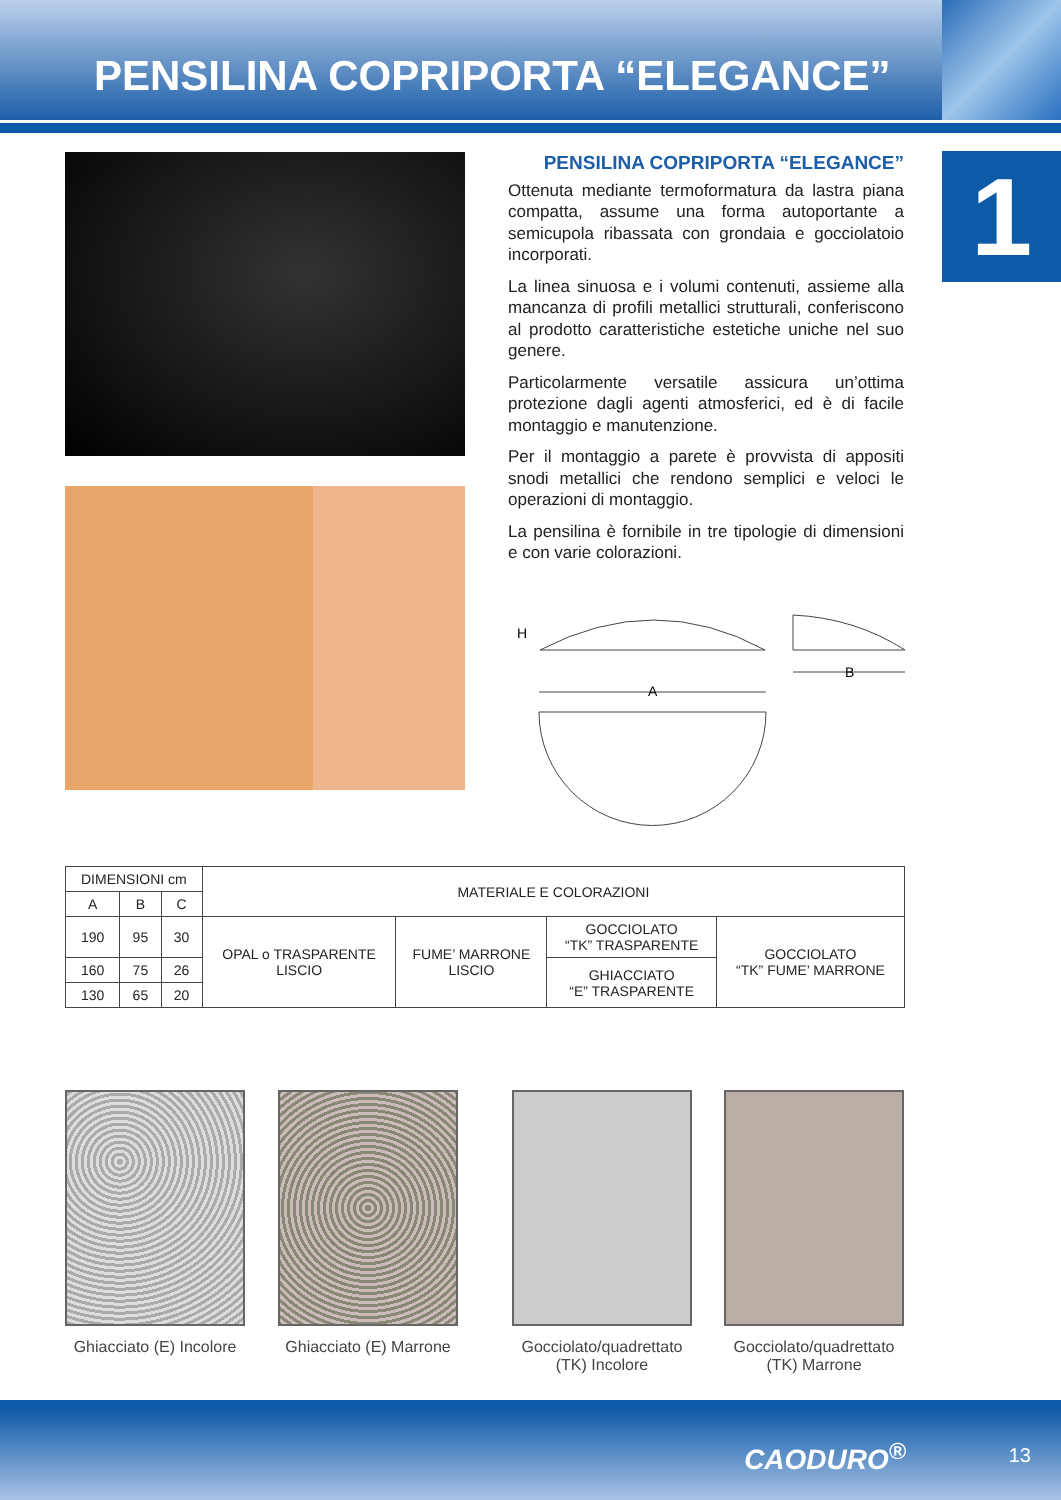PENSILINA COPRIPORTA “ELEGANCE”
1
PENSILINA COPRIPORTA “ELEGANCE”
Ottenuta mediante termoformatura da lastra piana compatta, assume una forma autoportante a semicupola ribassata con grondaia e gocciolatoio incorporati.
La linea sinuosa e i volumi contenuti, assieme alla mancanza di profili metallici strutturali, conferiscono al prodotto caratteristiche estetiche uniche nel suo genere.
Particolarmente versatile assicura un’ottima protezione dagli agenti atmosferici, ed è di facile montaggio e manutenzione.
Per il montaggio a parete è provvista di appositi snodi metallici che rendono semplici e veloci le operazioni di montaggio.
La pensilina è fornibile in tre tipologie di dimensioni e con varie colorazioni.
H
B
A
| DIMENSIONI cm | | | MATERIALE E COLORAZIONI | | | |
| A | B | C | | | | |
| 190 | 95 | 30 | OPAL o TRASPARENTE LISCIO | FUME’ MARRONE LISCIO | GOCCIOLATO “TK” TRASPARENTE | GOCCIOLATO “TK” FUME’ MARRONE |
| 160 | 75 | 26 | | | GHIACCIATO “E” TRASPARENTE | |
| 130 | 65 | 20 | | | | |
Ghiacciato (E) Incolore
Ghiacciato (E) Marrone
Gocciolato/quadrettato
(TK) Incolore
Gocciolato/quadrettato
(TK) Marrone
CAODURO<sup>®</sup> 13